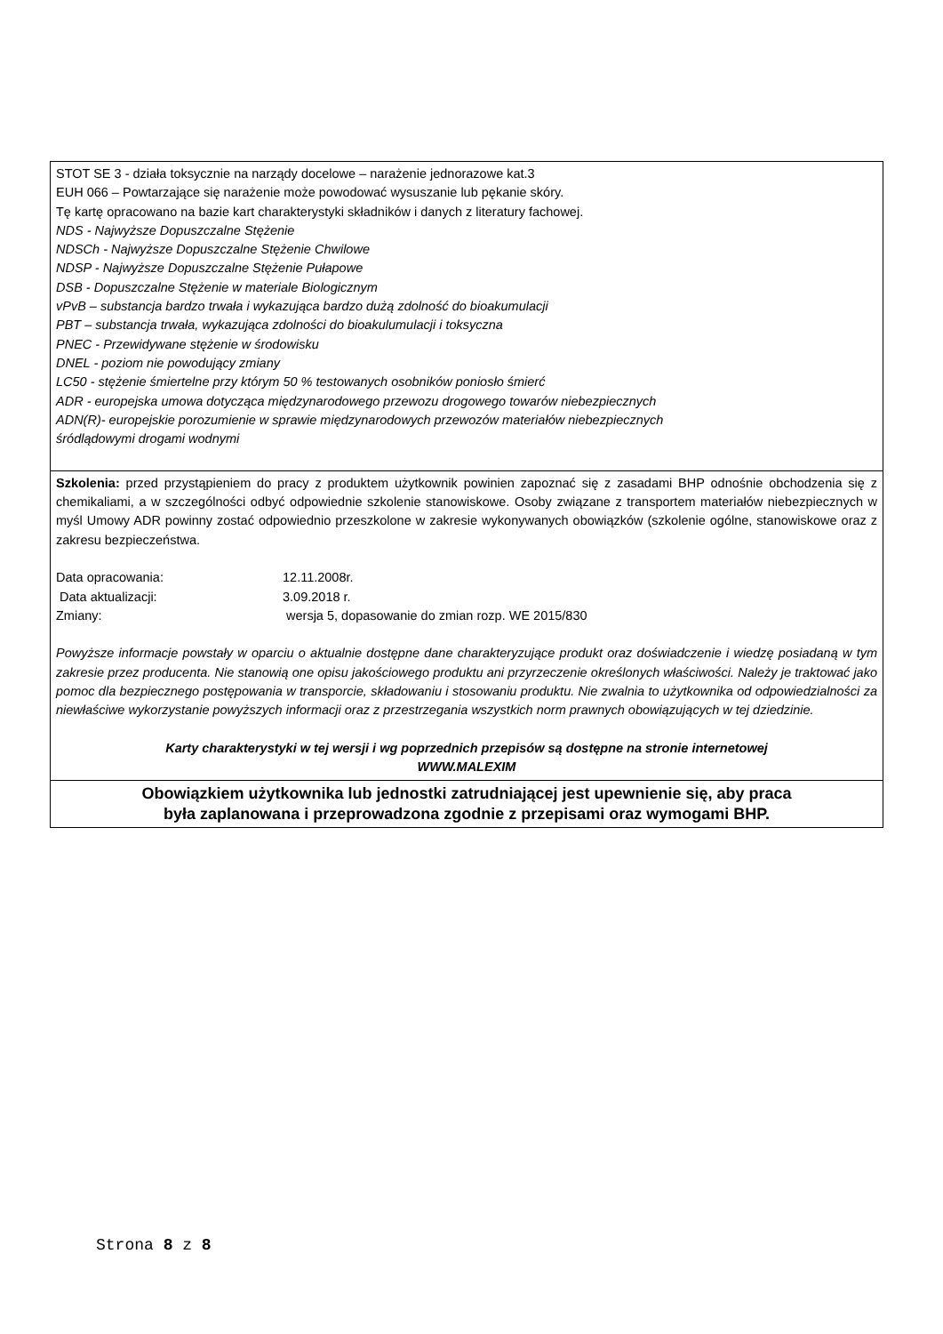STOT SE 3 - działa toksycznie na narządy docelowe – narażenie jednorazowe kat.3
EUH 066 – Powtarzające się narażenie może powodować wysuszanie lub pękanie skóry.
Tę kartę opracowano na bazie kart charakterystyki składników i danych z literatury fachowej.
NDS - Najwyższe Dopuszczalne Stężenie
NDSCh - Najwyższe Dopuszczalne Stężenie Chwilowe
NDSP - Najwyższe Dopuszczalne Stężenie Pułapowe
DSB - Dopuszczalne Stężenie w materiale Biologicznym
vPvB – substancja bardzo trwała i wykazująca bardzo dużą zdolność do bioakumulacji
PBT – substancja trwała, wykazująca zdolności do bioakulumulacji i toksyczna
PNEC - Przewidywane stężenie w środowisku
DNEL - poziom nie powodujący zmiany
LC50 - stężenie śmiertelne przy którym 50 % testowanych osobników poniosło śmierć
ADR - europejska umowa dotycząca międzynarodowego przewozu drogowego towarów niebezpiecznych
ADN(R)- europejskie porozumienie w sprawie międzynarodowych przewozów materiałów niebezpiecznych
śródlądowymi drogami wodnymi
Szkolenia: przed przystąpieniem do pracy z produktem użytkownik powinien zapoznać się z zasadami BHP odnośnie obchodzenia się z chemikaliami, a w szczególności odbyć odpowiednie szkolenie stanowiskowe. Osoby związane z transportem materiałów niebezpiecznych w myśl Umowy ADR powinny zostać odpowiednio przeszkolone w zakresie wykonywanych obowiązków (szkolenie ogólne, stanowiskowe oraz z zakresu bezpieczeństwa.
Data opracowania: 12.11.2008r.
Data aktualizacji: 3.09.2018 r.
Zmiany: wersja 5, dopasowanie do zmian rozp. WE 2015/830
Powyższe informacje powstały w oparciu o aktualnie dostępne dane charakteryzujące produkt oraz doświadczenie i wiedzę posiadaną w tym zakresie przez producenta. Nie stanowią one opisu jakościowego produktu ani przyrzeczenie określonych właściwości. Należy je traktować jako pomoc dla bezpiecznego postępowania w transporcie, składowaniu i stosowaniu produktu. Nie zwalnia to użytkownika od odpowiedzialności za niewłaściwe wykorzystanie powyższych informacji oraz z przestrzegania wszystkich norm prawnych obowiązujących w tej dziedzinie.
Karty charakterystyki w tej wersji i wg poprzednich przepisów są dostępne na stronie internetowej
WWW.MALEXIM
Obowiązkiem użytkownika lub jednostki zatrudniającej jest upewnienie się, aby praca
była zaplanowana i przeprowadzona zgodnie z przepisami oraz wymogami BHP.
Strona 8 z 8